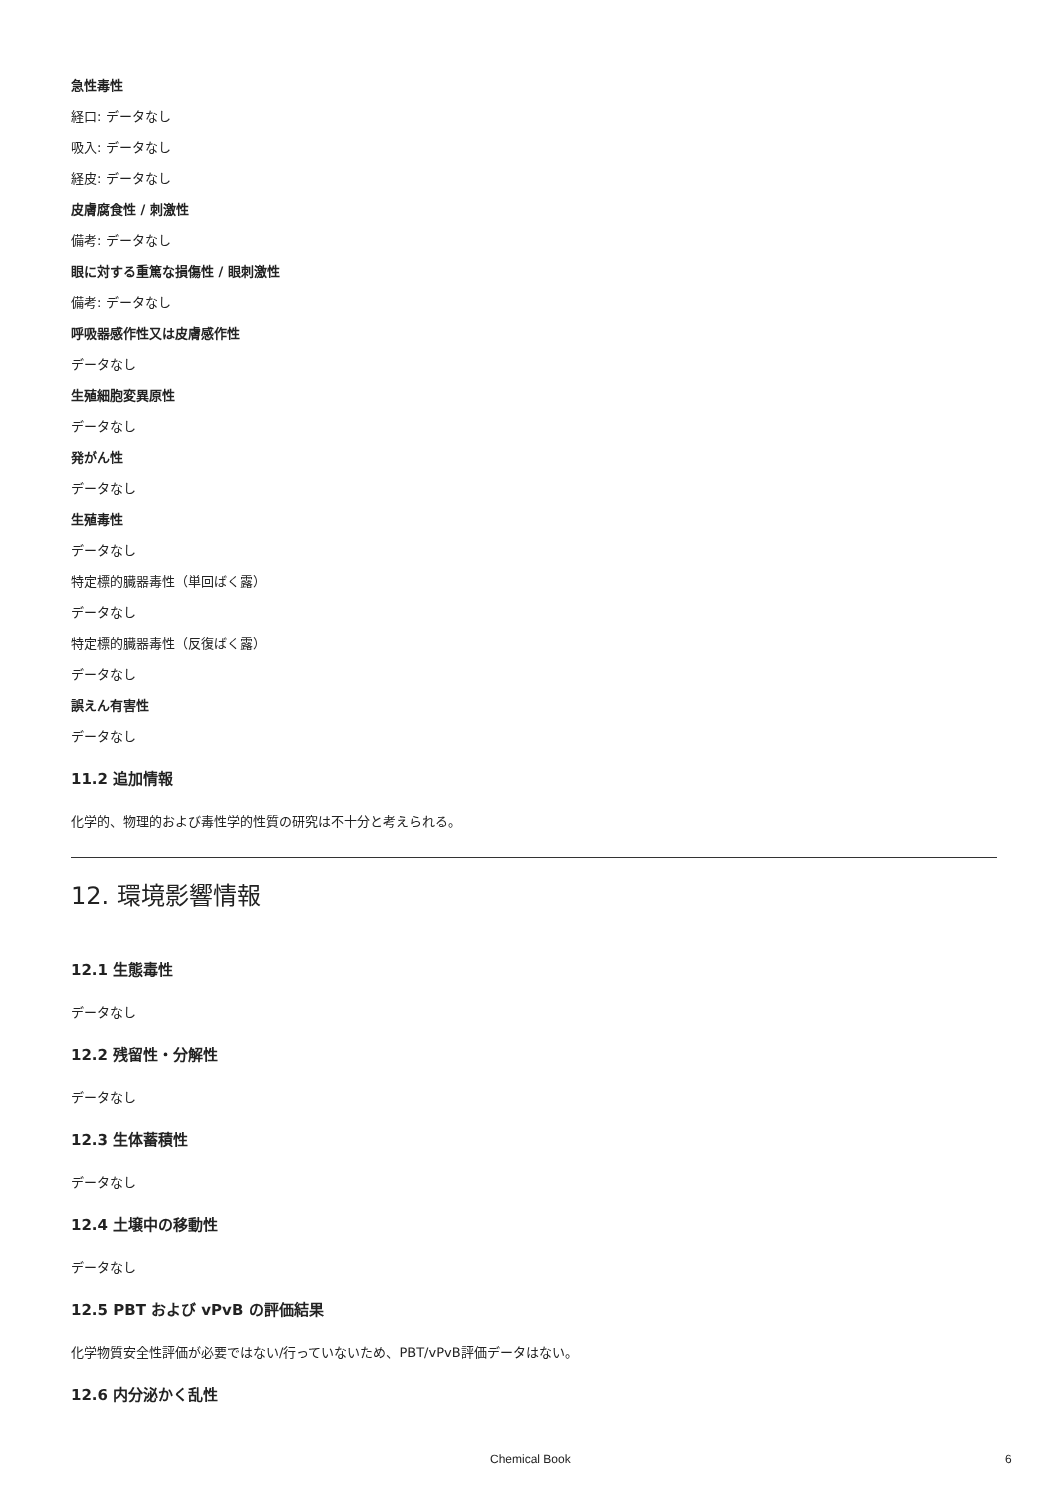急性毒性
経口: データなし
吸入: データなし
経皮: データなし
皮膚腐食性 / 刺激性
備考: データなし
眼に対する重篤な損傷性 / 眼刺激性
備考: データなし
呼吸器感作性又は皮膚感作性
データなし
生殖細胞変異原性
データなし
発がん性
データなし
生殖毒性
データなし
特定標的臓器毒性（単回ばく露）
データなし
特定標的臓器毒性（反復ばく露）
データなし
誤えん有害性
データなし
11.2 追加情報
化学的、物理的および毒性学的性質の研究は不十分と考えられる。
12. 環境影響情報
12.1 生態毒性
データなし
12.2 残留性・分解性
データなし
12.3 生体蓄積性
データなし
12.4 土壌中の移動性
データなし
12.5 PBT および vPvB の評価結果
化学物質安全性評価が必要ではない/行っていないため、PBT/vPvB評価データはない。
12.6 内分泌かく乱性
Chemical Book 6